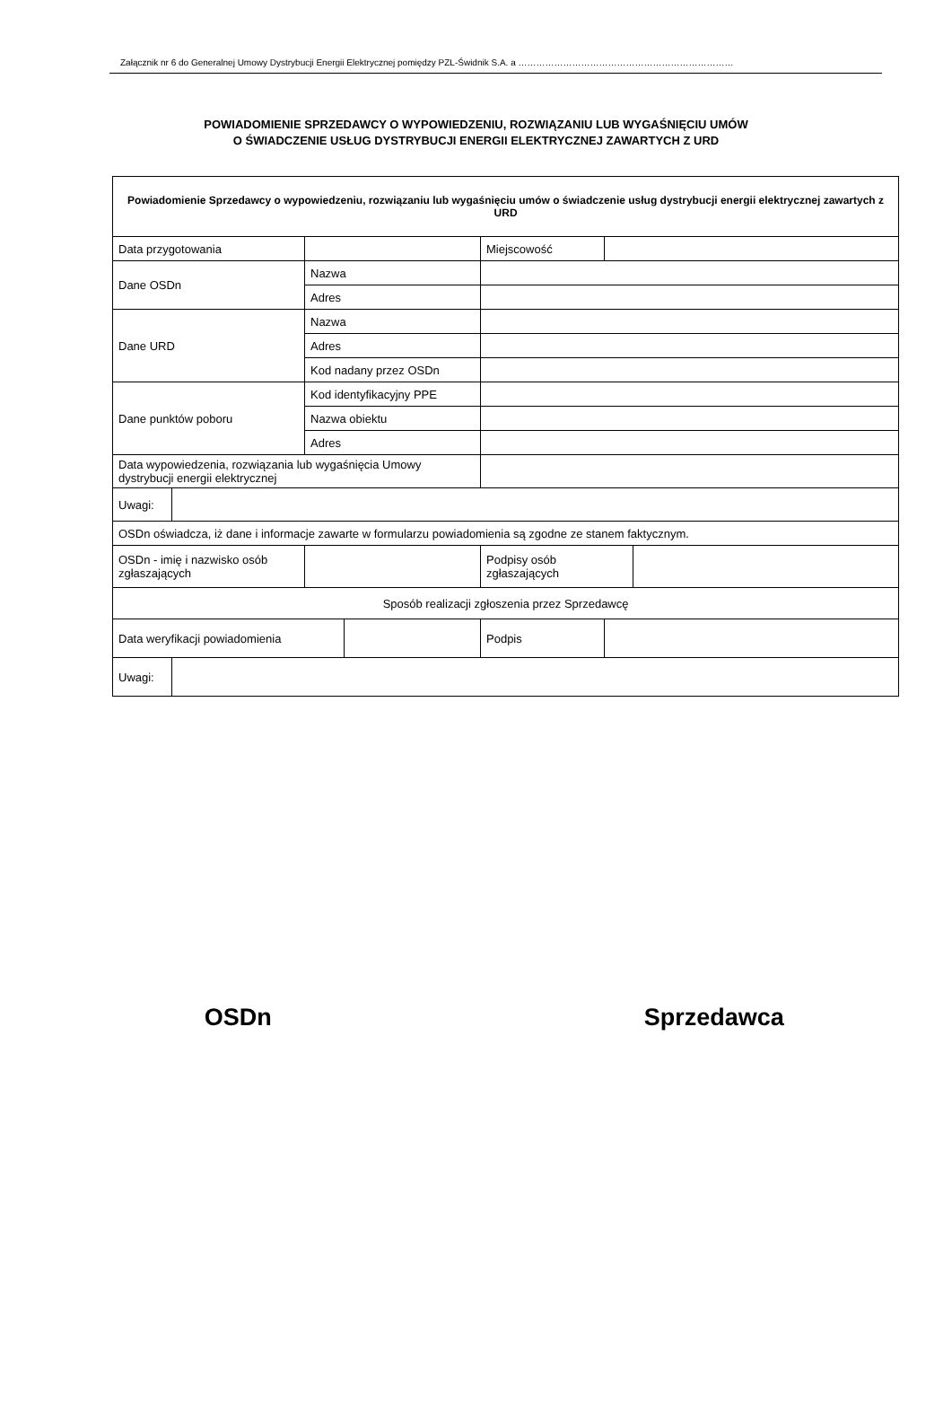Załącznik nr 6 do Generalnej Umowy Dystrybucji Energii Elektrycznej pomiędzy PZL-Świdnik S.A. a ………………………………………………………………
POWIADOMIENIE SPRZEDAWCY O WYPOWIEDZENIU, ROZWIĄZANIU LUB WYGAŚNIĘCIU UMÓW
O ŚWIADCZENIE USŁUG DYSTRYBUCJI ENERGII ELEKTRYCZNEJ ZAWARTYCH Z URD
| Powiadomienie Sprzedawcy o wypowiedzeniu, rozwiązaniu lub wygaśnięciu umów o świadczenie usług dystrybucji energii elektrycznej zawartych z URD | | | | | | | |
| Data przygotowania | | | | | Miejscowość | | |
| Dane OSDn | | Nazwa | | | | | |
| | | Adres | | | | | |
| Dane URD | | Nazwa | | | | | |
| | | Adres | | | | | |
| | | Kod nadany przez OSDn | | | | | |
| Dane punktów poboru | | Kod identyfikacyjny PPE | | | | | |
| | | Nazwa obiektu | | | | | |
| | | Adres | | | | | |
| Data wypowiedzenia, rozwiązania lub wygaśnięcia Umowy dystrybucji energii elektrycznej | | | | | | | |
| Uwagi: | | | | | | | |
| OSDn oświadcza, iż dane i informacje zawarte w formularzu powiadomienia są zgodne ze stanem faktycznym. | | | | | | | |
| OSDn - imię i nazwisko osób zgłaszających | | | | | Podpisy osób zgłaszających | | |
| Sposób realizacji zgłoszenia przez Sprzedawcę | | | | | | | |
| Data weryfikacji powiadomienia | | | | Podpis | | | |
| Uwagi: | | | | | | | |
OSDn Sprzedawca